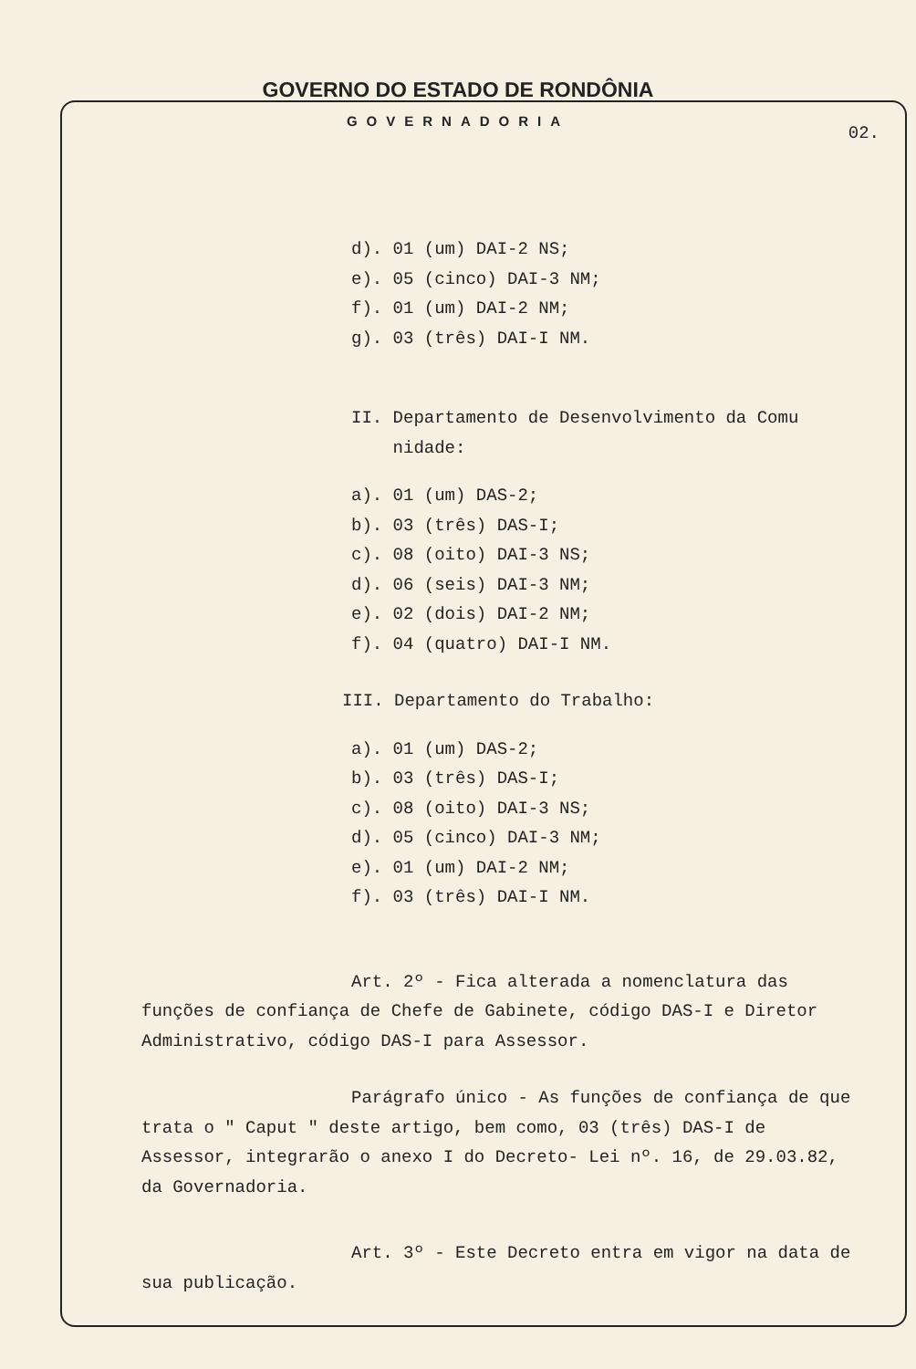GOVERNO DO ESTADO DE RONDÔNIA
GOVERNADORIA
02.
d). 01 (um) DAI-2 NS;
e). 05 (cinco) DAI-3 NM;
f). 01 (um) DAI-2 NM;
g). 03 (três) DAI-I NM.
II. Departamento de Desenvolvimento da Comu
nidade:
a). 01 (um) DAS-2;
b). 03 (três) DAS-I;
c). 08 (oito) DAI-3 NS;
d). 06 (seis) DAI-3 NM;
e). 02 (dois) DAI-2 NM;
f). 04 (quatro) DAI-I NM.
III. Departamento do Trabalho:
a). 01 (um) DAS-2;
b). 03 (três) DAS-I;
c). 08 (oito) DAI-3 NS;
d). 05 (cinco) DAI-3 NM;
e). 01 (um) DAI-2 NM;
f). 03 (três) DAI-I NM.
Art. 2º - Fica alterada a nomenclatura das funções de confiança de Chefe de Gabinete, código DAS-I e Diretor Administrativo, código DAS-I para Assessor.
Parágrafo único - As funções de confiança de que trata o " Caput " deste artigo, bem como, 03 (três) DAS-I de Assessor, integrarão o anexo I do Decreto- Lei nº. 16, de 29.03.82, da Governadoria.
Art. 3º - Este Decreto entra em vigor na data de sua publicação.